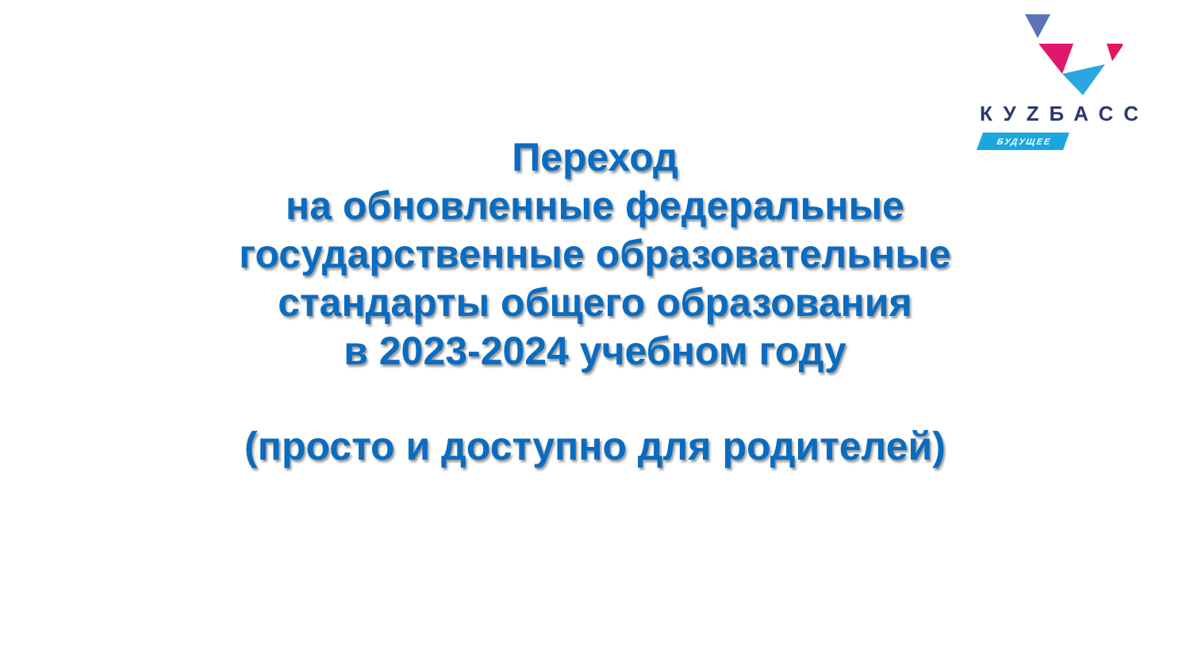КУZБАСС
БУДУЩЕЕ
Переход
на обновленные федеральные
государственные образовательные
стандарты общего образования
в 2023-2024 учебном году
(просто и доступно для родителей)